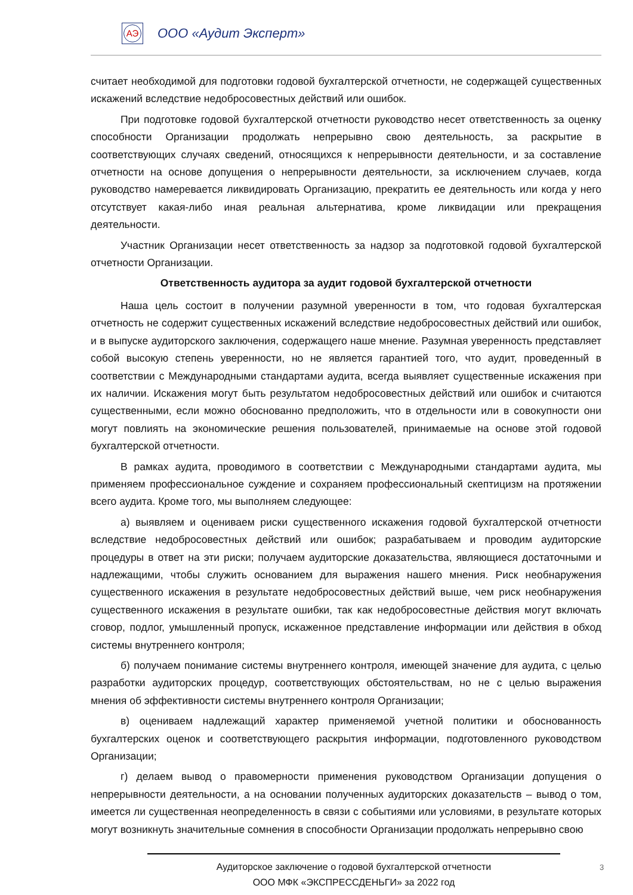АЭ ООО «Аудит Эксперт»
считает необходимой для подготовки годовой бухгалтерской отчетности, не содержащей существенных искажений вследствие недобросовестных действий или ошибок.
При подготовке годовой бухгалтерской отчетности руководство несет ответственность за оценку способности Организации продолжать непрерывно свою деятельность, за раскрытие в соответствующих случаях сведений, относящихся к непрерывности деятельности, и за составление отчетности на основе допущения о непрерывности деятельности, за исключением случаев, когда руководство намеревается ликвидировать Организацию, прекратить ее деятельность или когда у него отсутствует какая-либо иная реальная альтернатива, кроме ликвидации или прекращения деятельности.
Участник Организации несет ответственность за надзор за подготовкой годовой бухгалтерской отчетности Организации.
Ответственность аудитора за аудит годовой бухгалтерской отчетности
Наша цель состоит в получении разумной уверенности в том, что годовая бухгалтерская отчетность не содержит существенных искажений вследствие недобросовестных действий или ошибок, и в выпуске аудиторского заключения, содержащего наше мнение. Разумная уверенность представляет собой высокую степень уверенности, но не является гарантией того, что аудит, проведенный в соответствии с Международными стандартами аудита, всегда выявляет существенные искажения при их наличии. Искажения могут быть результатом недобросовестных действий или ошибок и считаются существенными, если можно обоснованно предположить, что в отдельности или в совокупности они могут повлиять на экономические решения пользователей, принимаемые на основе этой годовой бухгалтерской отчетности.
В рамках аудита, проводимого в соответствии с Международными стандартами аудита, мы применяем профессиональное суждение и сохраняем профессиональный скептицизм на протяжении всего аудита. Кроме того, мы выполняем следующее:
а) выявляем и оцениваем риски существенного искажения годовой бухгалтерской отчетности вследствие недобросовестных действий или ошибок; разрабатываем и проводим аудиторские процедуры в ответ на эти риски; получаем аудиторские доказательства, являющиеся достаточными и надлежащими, чтобы служить основанием для выражения нашего мнения. Риск необнаружения существенного искажения в результате недобросовестных действий выше, чем риск необнаружения существенного искажения в результате ошибки, так как недобросовестные действия могут включать сговор, подлог, умышленный пропуск, искаженное представление информации или действия в обход системы внутреннего контроля;
б) получаем понимание системы внутреннего контроля, имеющей значение для аудита, с целью разработки аудиторских процедур, соответствующих обстоятельствам, но не с целью выражения мнения об эффективности системы внутреннего контроля Организации;
в) оцениваем надлежащий характер применяемой учетной политики и обоснованность бухгалтерских оценок и соответствующего раскрытия информации, подготовленного руководством Организации;
г) делаем вывод о правомерности применения руководством Организации допущения о непрерывности деятельности, а на основании полученных аудиторских доказательств – вывод о том, имеется ли существенная неопределенность в связи с событиями или условиями, в результате которых могут возникнуть значительные сомнения в способности Организации продолжать непрерывно свою
Аудиторское заключение о годовой бухгалтерской отчетности
ООО МФК «ЭКСПРЕССДЕНЬГИ» за 2022 год
3